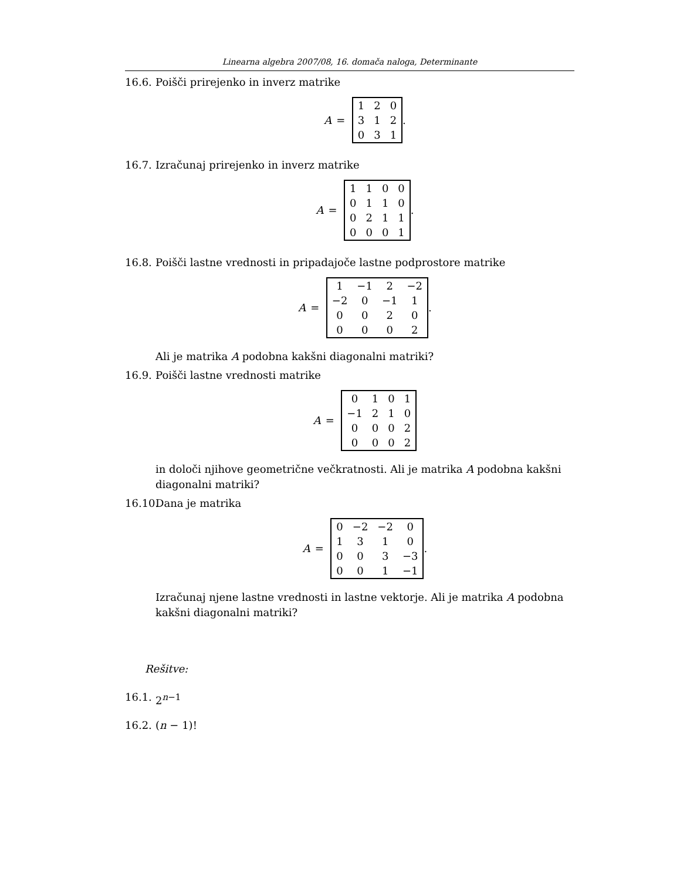Linearna algebra 2007/08, 16. domača naloga, Determinante
16.6.
Poišči prirejenko in inverz matrike
A =
| 1 | 2 | 0 |
| 3 | 1 | 2 |
| 0 | 3 | 1 |
.
16.7.
Izračunaj prirejenko in inverz matrike
A =
| 1 | 1 | 0 | 0 |
| 0 | 1 | 1 | 0 |
| 0 | 2 | 1 | 1 |
| 0 | 0 | 0 | 1 |
.
16.8.
Poišči lastne vrednosti in pripadajoče lastne podprostore matrike
A =
| 1 | −1 | 2 | −2 |
| −2 | 0 | −1 | 1 |
| 0 | 0 | 2 | 0 |
| 0 | 0 | 0 | 2 |
.
Ali je matrika A podobna kakšni diagonalni matriki?
16.9.
Poišči lastne vrednosti matrike
A =
| 0 | 1 | 0 | 1 |
| −1 | 2 | 1 | 0 |
| 0 | 0 | 0 | 2 |
| 0 | 0 | 0 | 2 |
in določi njihove geometrične večkratnosti. Ali je matrika A podobna kakšni diagonalni matriki?
16.10.
Dana je matrika
A =
| 0 | −2 | −2 | 0 |
| 1 | 3 | 1 | 0 |
| 0 | 0 | 3 | −3 |
| 0 | 0 | 1 | −1 |
.
Izračunaj njene lastne vrednosti in lastne vektorje. Ali je matrika A podobna kakšni diagonalni matriki?
Rešitve:
16.1.
2<sup>n−1</sup>
16.2.
(n − 1)!